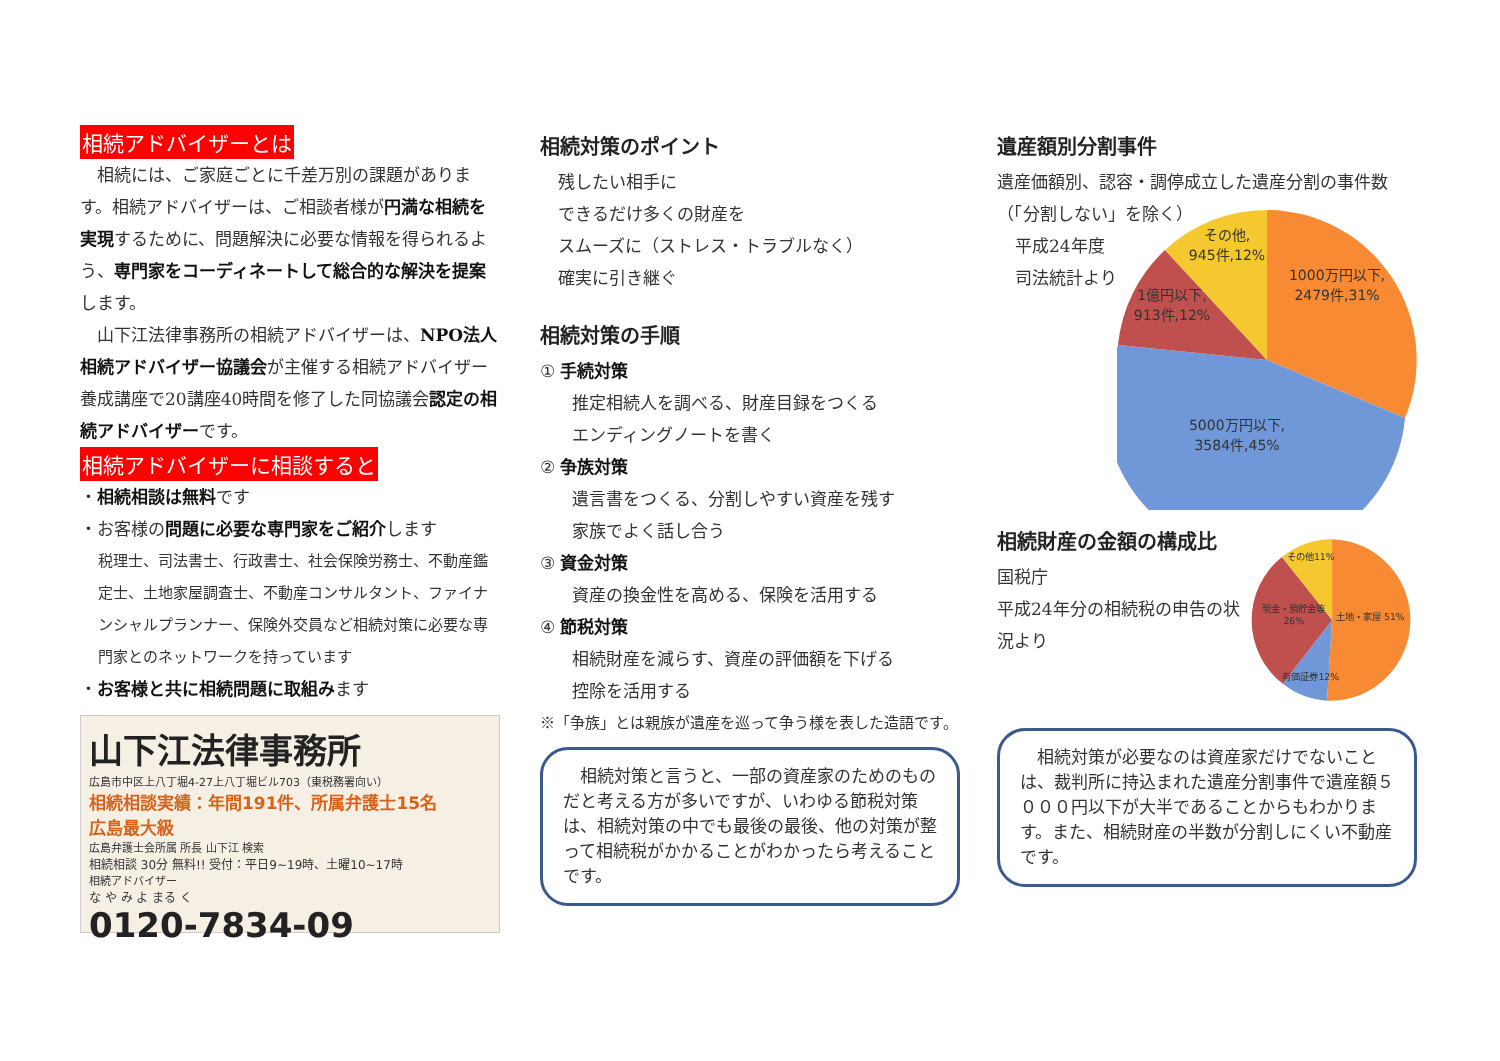相続アドバイザーとは
　相続には、ご家庭ごとに千差万別の課題があります。相続アドバイザーは、ご相談者様が円満な相続を実現するために、問題解決に必要な情報を得られるよう、専門家をコーディネートして総合的な解決を提案します。
　山下江法律事務所の相続アドバイザーは、NPO法人相続アドバイザー協議会が主催する相続アドバイザー養成講座で20講座40時間を修了した同協議会認定の相続アドバイザーです。
相続アドバイザーに相談すると
・相続相談は無料です
・お客様の問題に必要な専門家をご紹介します
税理士、司法書士、行政書士、社会保険労務士、不動産鑑定士、土地家屋調査士、不動産コンサルタント、ファイナンシャルプランナー、保険外交員など相続対策に必要な専門家とのネットワークを持っています
・お客様と共に相続問題に取組みます
山下江法律事務所
広島市中区上八丁堀4-27上八丁堀ビル703（東税務署向い）
相続相談実績：年間191件、所属弁護士15名
広島最大級
広島弁護士会所属 所長 山下江 検索
相続相談 30分 無料!! 受付：平日9~19時、土曜10~17時
相続アドバイザー
な や み よ まる く
0120-7834-09
相続対策のポイント
残したい相手に
できるだけ多くの財産を
スムーズに（ストレス・トラブルなく）
確実に引き継ぐ
相続対策の手順
① 手続対策
推定相続人を調べる、財産目録をつくる
エンディングノートを書く
② 争族対策
遺言書をつくる、分割しやすい資産を残す
家族でよく話し合う
③ 資金対策
資産の換金性を高める、保険を活用する
④ 節税対策
相続財産を減らす、資産の評価額を下げる
控除を活用する
※「争族」とは親族が遺産を巡って争う様を表した造語です。
　相続対策と言うと、一部の資産家のためのものだと考える方が多いですが、いわゆる節税対策は、相続対策の中でも最後の最後、他の対策が整って相続税がかかることがわかったら考えることです。
遺産額別分割事件
遺産価額別、認容・調停成立した遺産分割の事件数（「分割しない」を除く）
平成24年度
司法統計より
1000万円以下,
2479件,31%
5000万円以下,
3584件,45%
1億円以下,
913件,12%
その他,
945件,12%
相続財産の金額の構成比
国税庁
平成24年分の相続税の申告の状況より
土地・家屋 51%
現金・預貯金等
26%
その他11%
有価証券12%
　相続対策が必要なのは資産家だけでないことは、裁判所に持込まれた遺産分割事件で遺産額５０００円以下が大半であることからもわかります。また、相続財産の半数が分割しにくい不動産です。